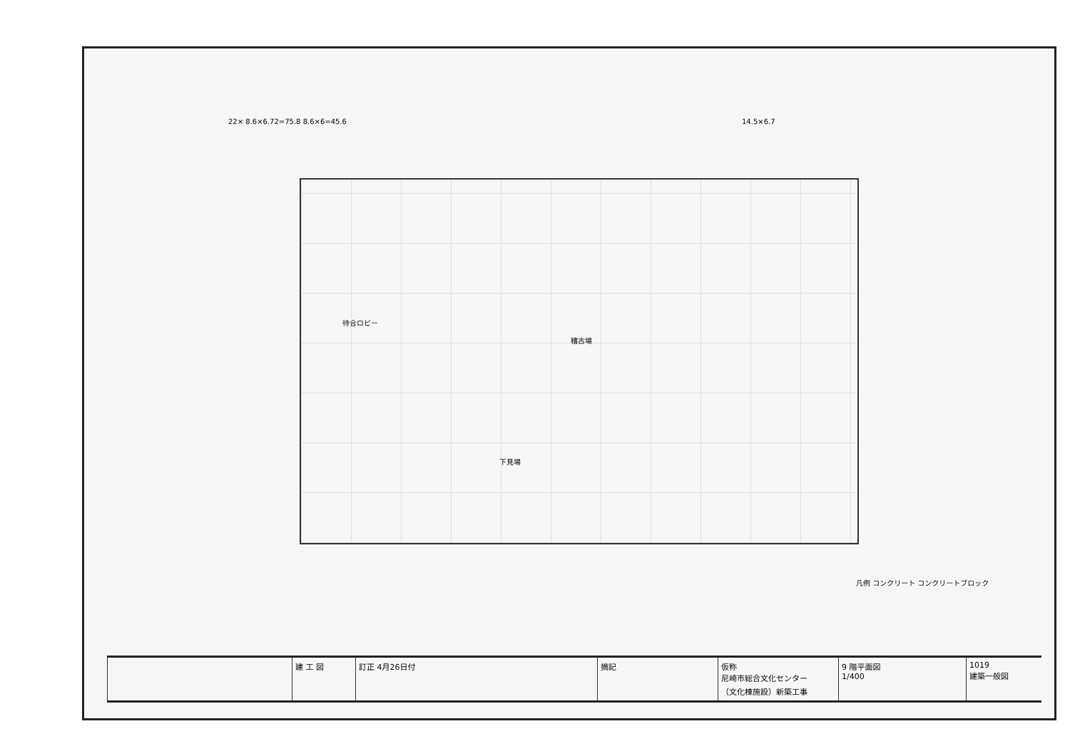22× 8.6×6.72=75.8 8.6×6=45.6 14.5×6.7
待合ロビー
稽古場
下見場
凡例 コンクリート コンクリートブロック
建 工 図 訂正 4月26日付 摘記 仮称
尼崎市総合文化センター
（文化棟施設）新築工事
9 階平面図
1/400
1019
建築一般図